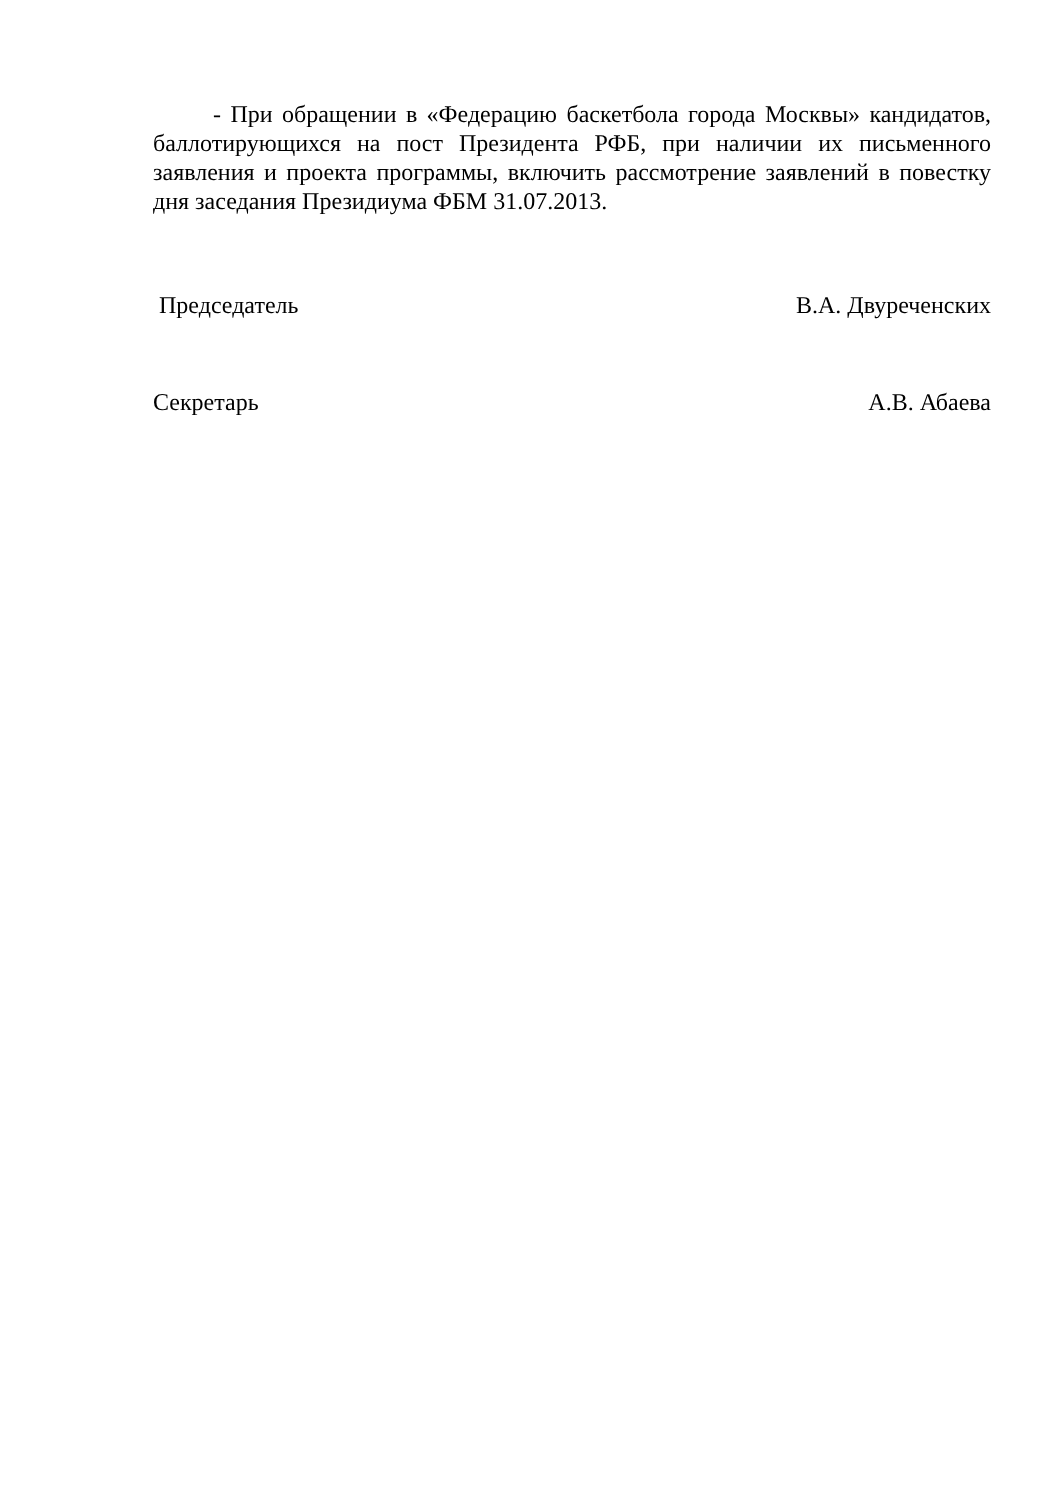- При обращении в «Федерацию баскетбола города Москвы» кандидатов, баллотирующихся на пост Президента РФБ, при наличии их письменного заявления и проекта программы, включить рассмотрение заявлений в повестку дня заседания Президиума ФБМ 31.07.2013.
Председатель В.А. Двуреченских
Секретарь А.В. Абаева